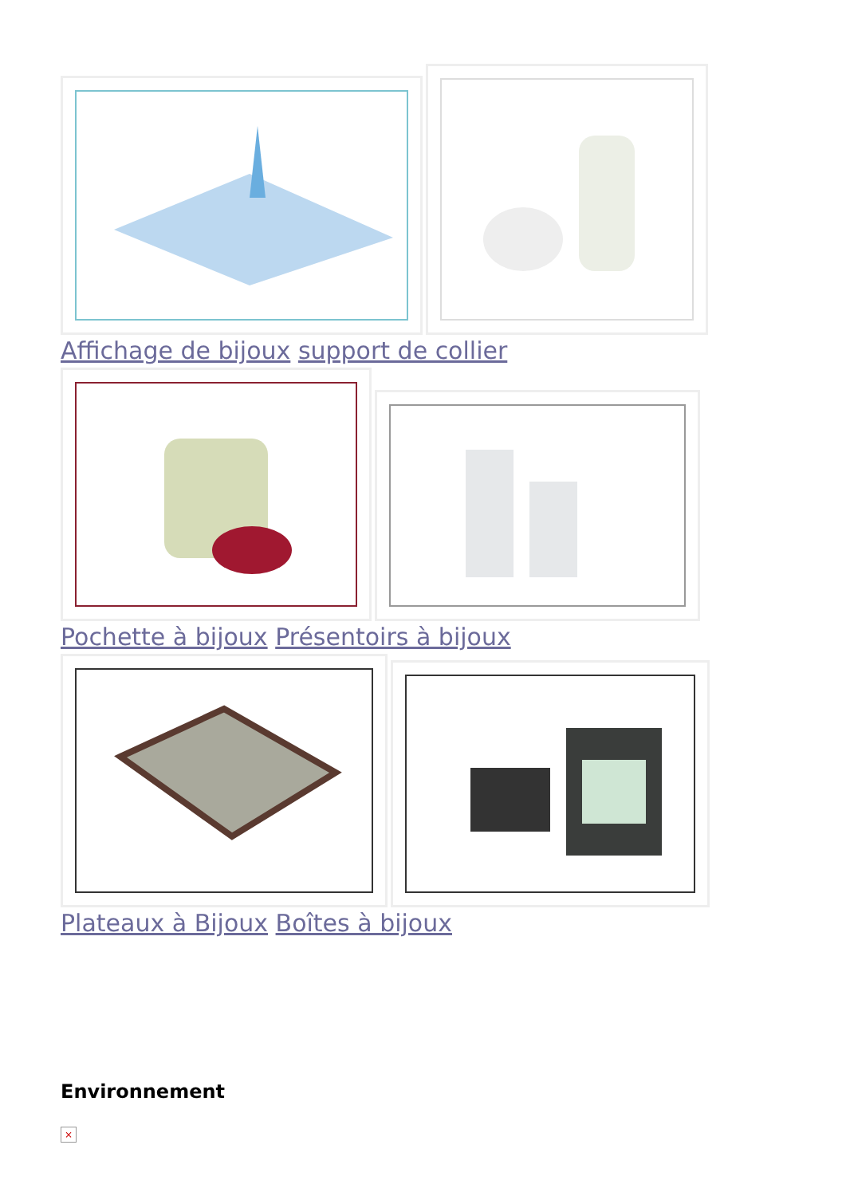Affichage de bijoux support de collier
Pochette à bijoux Présentoirs à bijoux
Plateaux à Bijoux Boîtes à bijoux
Environnement
×